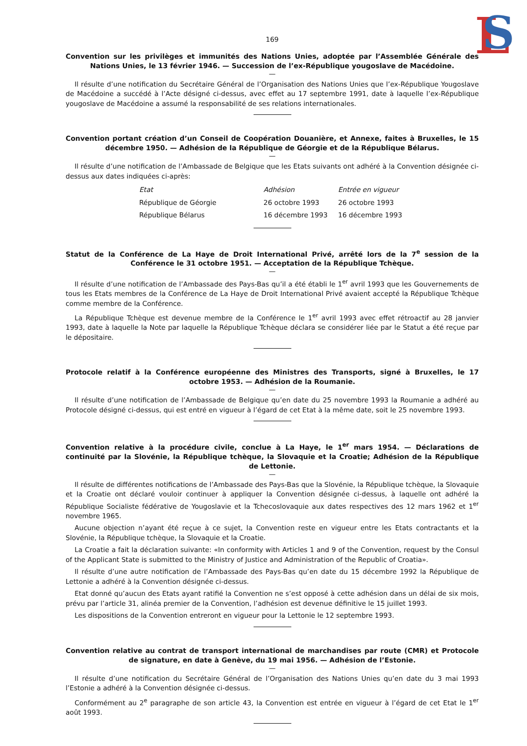L
S
169
Convention sur les privilèges et immunités des Nations Unies, adoptée par l’Assemblée Générale des Nations Unies, le 13 février 1946. — Succession de l’ex-République yougoslave de Macédoine.
—
Il résulte d’une notification du Secrétaire Général de l’Organisation des Nations Unies que l’ex-République Yougoslave de Macédoine a succédé à l’Acte désigné ci-dessus, avec effet au 17 septembre 1991, date à laquelle l’ex-République yougoslave de Macédoine a assumé la responsabilité de ses relations internationales.
Convention portant création d’un Conseil de Coopération Douanière, et Annexe, faites à Bruxelles, le 15 décembre 1950. — Adhésion de la République de Géorgie et de la République Bélarus.
—
Il résulte d’une notification de l’Ambassade de Belgique que les Etats suivants ont adhéré à la Convention désignée ci-dessus aux dates indiquées ci-après:
| Etat | Adhésion | Entrée en vigueur |
| --- | --- | --- |
| République de Géorgie | 26 octobre 1993 | 26 octobre 1993 |
| République Bélarus | 16 décembre 1993 | 16 décembre 1993 |
Statut de la Conférence de La Haye de Droit International Privé, arrêté lors de la 7<sup>e</sup> session de la Conférence le 31 octobre 1951. — Acceptation de la République Tchèque.
—
Il résulte d’une notification de l’Ambassade des Pays-Bas qu’il a été établi le 1<sup>er</sup> avril 1993 que les Gouvernements de tous les Etats membres de la Conférence de La Haye de Droit International Privé avaient accepté la République Tchèque comme membre de la Conférence.
La République Tchèque est devenue membre de la Conférence le 1<sup>er</sup> avril 1993 avec effet rétroactif au 28 janvier 1993, date à laquelle la Note par laquelle la République Tchèque déclara se considérer liée par le Statut a été reçue par le dépositaire.
Protocole relatif à la Conférence européenne des Ministres des Transports, signé à Bruxelles, le 17 octobre 1953. — Adhésion de la Roumanie.
—
Il résulte d’une notification de l’Ambassade de Belgique qu’en date du 25 novembre 1993 la Roumanie a adhéré au Protocole désigné ci-dessus, qui est entré en vigueur à l’égard de cet Etat à la même date, soit le 25 novembre 1993.
Convention relative à la procédure civile, conclue à La Haye, le 1<sup>er</sup> mars 1954. — Déclarations de continuité par la Slovénie, la République tchèque, la Slovaquie et la Croatie; Adhésion de la République de Lettonie.
—
Il résulte de différentes notifications de l’Ambassade des Pays-Bas que la Slovénie, la République tchèque, la Slovaquie et la Croatie ont déclaré vouloir continuer à appliquer la Convention désignée ci-dessus, à laquelle ont adhéré la République Socialiste fédérative de Yougoslavie et la Tchecoslovaquie aux dates respectives des 12 mars 1962 et 1<sup>er</sup> novembre 1965.
Aucune objection n’ayant été reçue à ce sujet, la Convention reste en vigueur entre les Etats contractants et la Slovénie, la République tchèque, la Slovaquie et la Croatie.
La Croatie a fait la déclaration suivante: «In conformity with Articles 1 and 9 of the Convention, request by the Consul of the Applicant State is submitted to the Ministry of Justice and Administration of the Republic of Croatia».
Il résulte d’une autre notification de l’Ambassade des Pays-Bas qu’en date du 15 décembre 1992 la République de Lettonie a adhéré à la Convention désignée ci-dessus.
Etat donné qu’aucun des Etats ayant ratifié la Convention ne s’est opposé à cette adhésion dans un délai de six mois, prévu par l’article 31, alinéa premier de la Convention, l’adhésion est devenue définitive le 15 juillet 1993.
Les dispositions de la Convention entreront en vigueur pour la Lettonie le 12 septembre 1993.
Convention relative au contrat de transport international de marchandises par route (CMR) et Protocole de signature, en date à Genève, du 19 mai 1956. — Adhésion de l’Estonie.
—
Il résulte d’une notification du Secrétaire Général de l’Organisation des Nations Unies qu’en date du 3 mai 1993 l’Estonie a adhéré à la Convention désignée ci-dessus.
Conformément au 2<sup>e</sup> paragraphe de son article 43, la Convention est entrée en vigueur à l’égard de cet Etat le 1<sup>er</sup> août 1993.